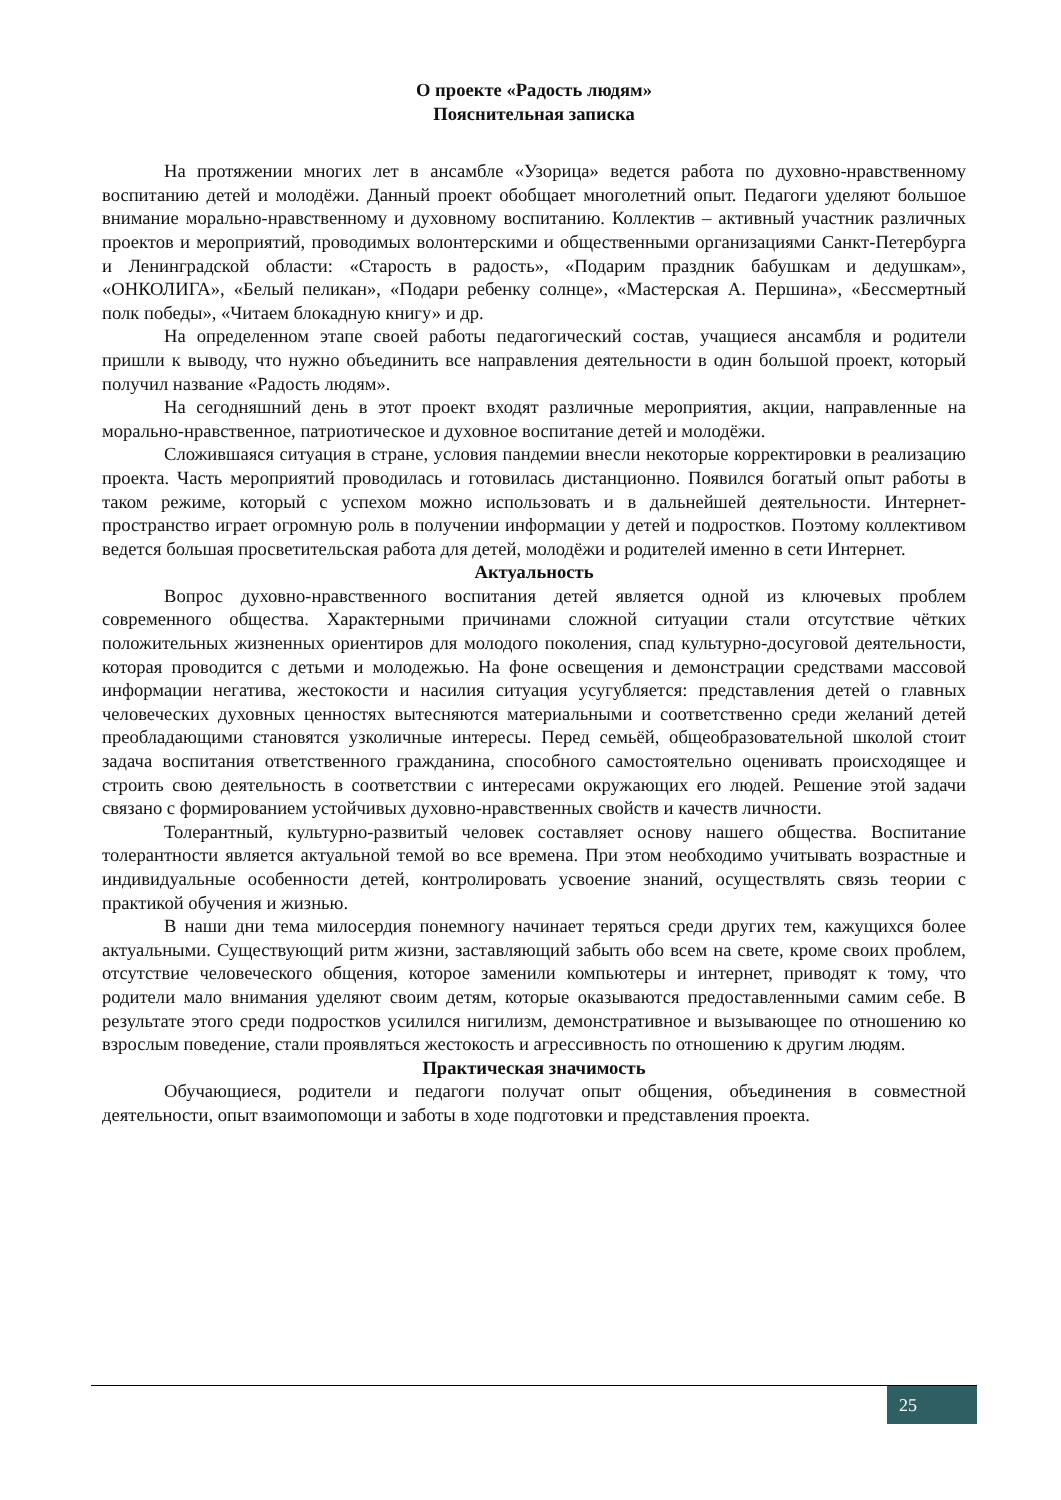О проекте «Радость людям»
Пояснительная записка
На протяжении многих лет в ансамбле «Узорица» ведется работа по духовно-нравственному воспитанию детей и молодёжи. Данный проект обобщает многолетний опыт. Педагоги уделяют большое внимание морально-нравственному и духовному воспитанию. Коллектив – активный участник различных проектов и мероприятий, проводимых волонтерскими и общественными организациями Санкт-Петербурга и Ленинградской области: «Старость в радость», «Подарим праздник бабушкам и дедушкам», «ОНКОЛИГА», «Белый пеликан», «Подари ребенку солнце», «Мастерская А. Першина», «Бессмертный полк победы», «Читаем блокадную книгу» и др.
На определенном этапе своей работы педагогический состав, учащиеся ансамбля и родители пришли к выводу, что нужно объединить все направления деятельности в один большой проект, который получил название «Радость людям».
На сегодняшний день в этот проект входят различные мероприятия, акции, направленные на морально-нравственное, патриотическое и духовное воспитание детей и молодёжи.
Сложившаяся ситуация в стране, условия пандемии внесли некоторые корректировки в реализацию проекта. Часть мероприятий проводилась и готовилась дистанционно. Появился богатый опыт работы в таком режиме, который с успехом можно использовать и в дальнейшей деятельности. Интернет-пространство играет огромную роль в получении информации у детей и подростков. Поэтому коллективом ведется большая просветительская работа для детей, молодёжи и родителей именно в сети Интернет.
Актуальность
Вопрос духовно-нравственного воспитания детей является одной из ключевых проблем современного общества. Характерными причинами сложной ситуации стали отсутствие чётких положительных жизненных ориентиров для молодого поколения, спад культурно-досуговой деятельности, которая проводится с детьми и молодежью. На фоне освещения и демонстрации средствами массовой информации негатива, жестокости и насилия ситуация усугубляется: представления детей о главных человеческих духовных ценностях вытесняются материальными и соответственно среди желаний детей преобладающими становятся узколичные интересы. Перед семьёй, общеобразовательной школой стоит задача воспитания ответственного гражданина, способного самостоятельно оценивать происходящее и строить свою деятельность в соответствии с интересами окружающих его людей. Решение этой задачи связано с формированием устойчивых духовно-нравственных свойств и качеств личности.
Толерантный, культурно-развитый человек составляет основу нашего общества. Воспитание толерантности является актуальной темой во все времена. При этом необходимо учитывать возрастные и индивидуальные особенности детей, контролировать усвоение знаний, осуществлять связь теории с практикой обучения и жизнью.
В наши дни тема милосердия понемногу начинает теряться среди других тем, кажущихся более актуальными. Существующий ритм жизни, заставляющий забыть обо всем на свете, кроме своих проблем, отсутствие человеческого общения, которое заменили компьютеры и интернет, приводят к тому, что родители мало внимания уделяют своим детям, которые оказываются предоставленными самим себе. В результате этого среди подростков усилился нигилизм, демонстративное и вызывающее по отношению ко взрослым поведение, стали проявляться жестокость и агрессивность по отношению к другим людям.
Практическая значимость
Обучающиеся, родители и педагоги получат опыт общения, объединения в совместной деятельности, опыт взаимопомощи и заботы в ходе подготовки и представления проекта.
25